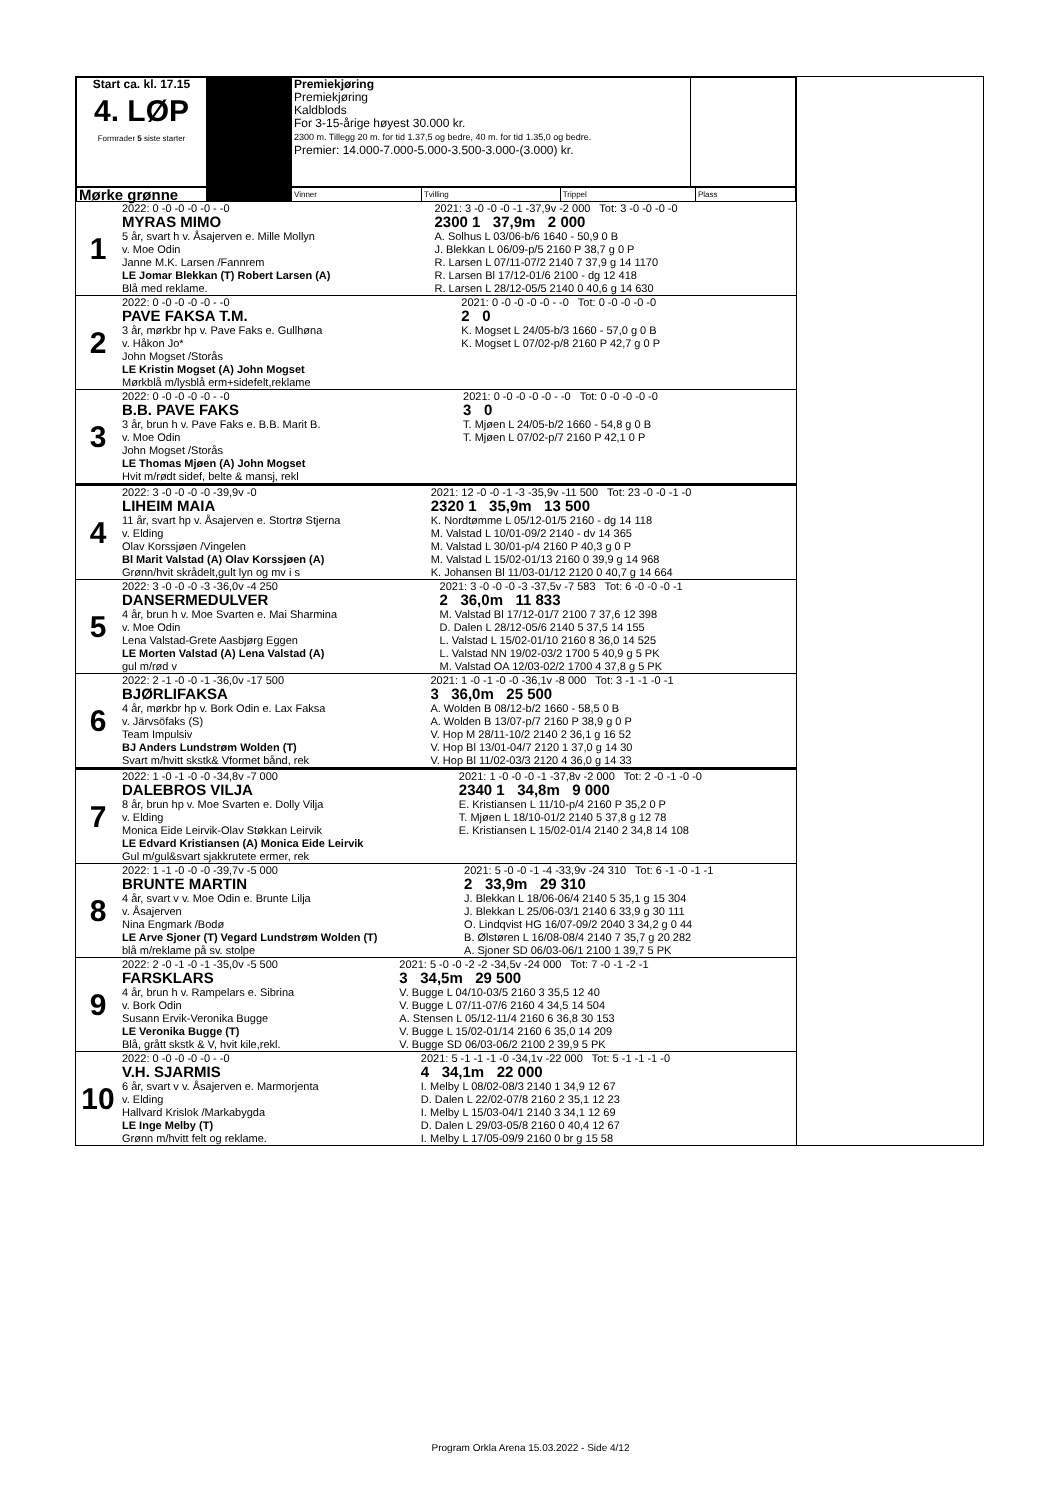| Start ca. kl. 17.15 4. LØP Formrader 5 siste starter | | Premiekjøring Premiekjøring Kaldblods For 3-15-årige høyest 30.000 kr. 2300 m. Tillegg 20 m. for tid 1.37,5 og bedre, 40 m. for tid 1.35,0 og bedre. Premier: 14.000-7.000-5.000-3.500-3.000-(3.000) kr. | |
| Mørke grønne | | Vinner | Tvilling | Trippel | Plass |
| 1 | 2022: 0 -0 -0 -0 -0 - -0 MYRAS MIMO 5 år, svart h v. Åsajerven e. Mille Mollyn v. Moe Odin Janne M.K. Larsen /Fannrem LE Jomar Blekkan (T) Robert Larsen (A) Blå med reklame. | 2021: 3 -0 -0 -0 -1 -37,9v -2 000 Tot: 3 -0 -0 -0 -0 2300 1 37,9m 2 000 A. Solhus L 03/06-b/6 1640 - 50,9 0 B J. Blekkan L 06/09-p/5 2160 P 38,7 g 0 P R. Larsen L 07/11-07/2 2140 7 37,9 g 14 1170 R. Larsen Bl 17/12-01/6 2100 - dg 12 418 R. Larsen L 28/12-05/5 2140 0 40,6 g 14 630 |
| 2 | 2022: 0 -0 -0 -0 -0 - -0 PAVE FAKSA T.M. 3 år, mørkbr hp v. Pave Faks e. Gullhøna v. Håkon Jo* John Mogset /Storås LE Kristin Mogset (A) John Mogset Mørkblå m/lysblå erm+sidefelt,reklame | 2021: 0 -0 -0 -0 -0 - -0 Tot: 0 -0 -0 -0 -0 2 0 K. Mogset L 24/05-b/3 1660 - 57,0 g 0 B K. Mogset L 07/02-p/8 2160 P 42,7 g 0 P |
| 3 | 2022: 0 -0 -0 -0 -0 - -0 B.B. PAVE FAKS 3 år, brun h v. Pave Faks e. B.B. Marit B. v. Moe Odin John Mogset /Storås LE Thomas Mjøen (A) John Mogset Hvit m/rødt sidef, belte & mansj, rekl | 2021: 0 -0 -0 -0 -0 - -0 Tot: 0 -0 -0 -0 -0 3 0 T. Mjøen L 24/05-b/2 1660 - 54,8 g 0 B T. Mjøen L 07/02-p/7 2160 P 42,1 0 P |
| 4 | 2022: 3 -0 -0 -0 -0 -39,9v -0 LIHEIM MAIA 11 år, svart hp v. Åsajerven e. Stortrø Stjerna v. Elding Olav Korssjøen /Vingelen Bl Marit Valstad (A) Olav Korssjøen (A) Grønn/hvit skrådelt,gult lyn og mv i s | 2021: 12 -0 -0 -1 -3 -35,9v -11 500 Tot: 23 -0 -0 -1 -0 2320 1 35,9m 13 500 K. Nordtømme L 05/12-01/5 2160 - dg 14 118 M. Valstad L 10/01-09/2 2140 - dv 14 365 M. Valstad L 30/01-p/4 2160 P 40,3 g 0 P M. Valstad L 15/02-01/13 2160 0 39,9 g 14 968 K. Johansen Bl 11/03-01/12 2120 0 40,7 g 14 664 |
| 5 | 2022: 3 -0 -0 -0 -3 -36,0v -4 250 DANSERMEDULVER 4 år, brun h v. Moe Svarten e. Mai Sharmina v. Moe Odin Lena Valstad-Grete Aasbjørg Eggen LE Morten Valstad (A) Lena Valstad (A) gul m/rød v | 2021: 3 -0 -0 -0 -3 -37,5v -7 583 Tot: 6 -0 -0 -0 -1 2 36,0m 11 833 M. Valstad Bl 17/12-01/7 2100 7 37,6 12 398 D. Dalen L 28/12-05/6 2140 5 37,5 14 155 L. Valstad L 15/02-01/10 2160 8 36,0 14 525 L. Valstad NN 19/02-03/2 1700 5 40,9 g 5 PK M. Valstad OA 12/03-02/2 1700 4 37,8 g 5 PK |
| 6 | 2022: 2 -1 -0 -0 -1 -36,0v -17 500 BJØRLIFAKSA 4 år, mørkbr hp v. Bork Odin e. Lax Faksa v. Järvsöfaks (S) Team Impulsiv BJ Anders Lundstrøm Wolden (T) Svart m/hvitt skstk& Vformet bånd, rek | 2021: 1 -0 -1 -0 -0 -36,1v -8 000 Tot: 3 -1 -1 -0 -1 3 36,0m 25 500 A. Wolden B 08/12-b/2 1660 - 58,5 0 B A. Wolden B 13/07-p/7 2160 P 38,9 g 0 P V. Hop M 28/11-10/2 2140 2 36,1 g 16 52 V. Hop Bl 13/01-04/7 2120 1 37,0 g 14 30 V. Hop Bl 11/02-03/3 2120 4 36,0 g 14 33 |
| 7 | 2022: 1 -0 -1 -0 -0 -34,8v -7 000 DALEBROS VILJA 8 år, brun hp v. Moe Svarten e. Dolly Vilja v. Elding Monica Eide Leirvik-Olav Støkkan Leirvik LE Edvard Kristiansen (A) Monica Eide Leirvik Gul m/gul&svart sjakkrutete ermer, rek | 2021: 1 -0 -0 -0 -1 -37,8v -2 000 Tot: 2 -0 -1 -0 -0 2340 1 34,8m 9 000 E. Kristiansen L 11/10-p/4 2160 P 35,2 0 P T. Mjøen L 18/10-01/2 2140 5 37,8 g 12 78 E. Kristiansen L 15/02-01/4 2140 2 34,8 14 108 |
| 8 | 2022: 1 -1 -0 -0 -0 -39,7v -5 000 BRUNTE MARTIN 4 år, svart v v. Moe Odin e. Brunte Lilja v. Åsajerven Nina Engmark /Bodø LE Arve Sjoner (T) Vegard Lundstrøm Wolden (T) blå m/reklame på sv. stolpe | 2021: 5 -0 -0 -1 -4 -33,9v -24 310 Tot: 6 -1 -0 -1 -1 2 33,9m 29 310 J. Blekkan L 18/06-06/4 2140 5 35,1 g 15 304 J. Blekkan L 25/06-03/1 2140 6 33,9 g 30 111 O. Lindqvist HG 16/07-09/2 2040 3 34,2 g 0 44 B. Ølstøren L 16/08-08/4 2140 7 35,7 g 20 282 A. Sjoner SD 06/03-06/1 2100 1 39,7 5 PK |
| 9 | 2022: 2 -0 -1 -0 -1 -35,0v -5 500 FARSKLARS 4 år, brun h v. Rampelars e. Sibrina v. Bork Odin Susann Ervik-Veronika Bugge LE Veronika Bugge (T) Blå, grått skstk & V, hvit kile,rekl. | 2021: 5 -0 -0 -2 -2 -34,5v -24 000 Tot: 7 -0 -1 -2 -1 3 34,5m 29 500 V. Bugge L 04/10-03/5 2160 3 35,5 12 40 V. Bugge L 07/11-07/6 2160 4 34,5 14 504 A. Stensen L 05/12-11/4 2160 6 36,8 30 153 V. Bugge L 15/02-01/14 2160 6 35,0 14 209 V. Bugge SD 06/03-06/2 2100 2 39,9 5 PK |
| 10 | 2022: 0 -0 -0 -0 -0 - -0 V.H. SJARMIS 6 år, svart v v. Åsajerven e. Marmorjenta v. Elding Hallvard Krislok /Markabygda LE Inge Melby (T) Grønn m/hvitt felt og reklame. | 2021: 5 -1 -1 -1 -0 -34,1v -22 000 Tot: 5 -1 -1 -1 -0 4 34,1m 22 000 I. Melby L 08/02-08/3 2140 1 34,9 12 67 D. Dalen L 22/02-07/8 2160 2 35,1 12 23 I. Melby L 15/03-04/1 2140 3 34,1 12 69 D. Dalen L 29/03-05/8 2160 0 40,4 12 67 I. Melby L 17/05-09/9 2160 0 br g 15 58 |
Program Orkla Arena 15.03.2022 - Side 4/12